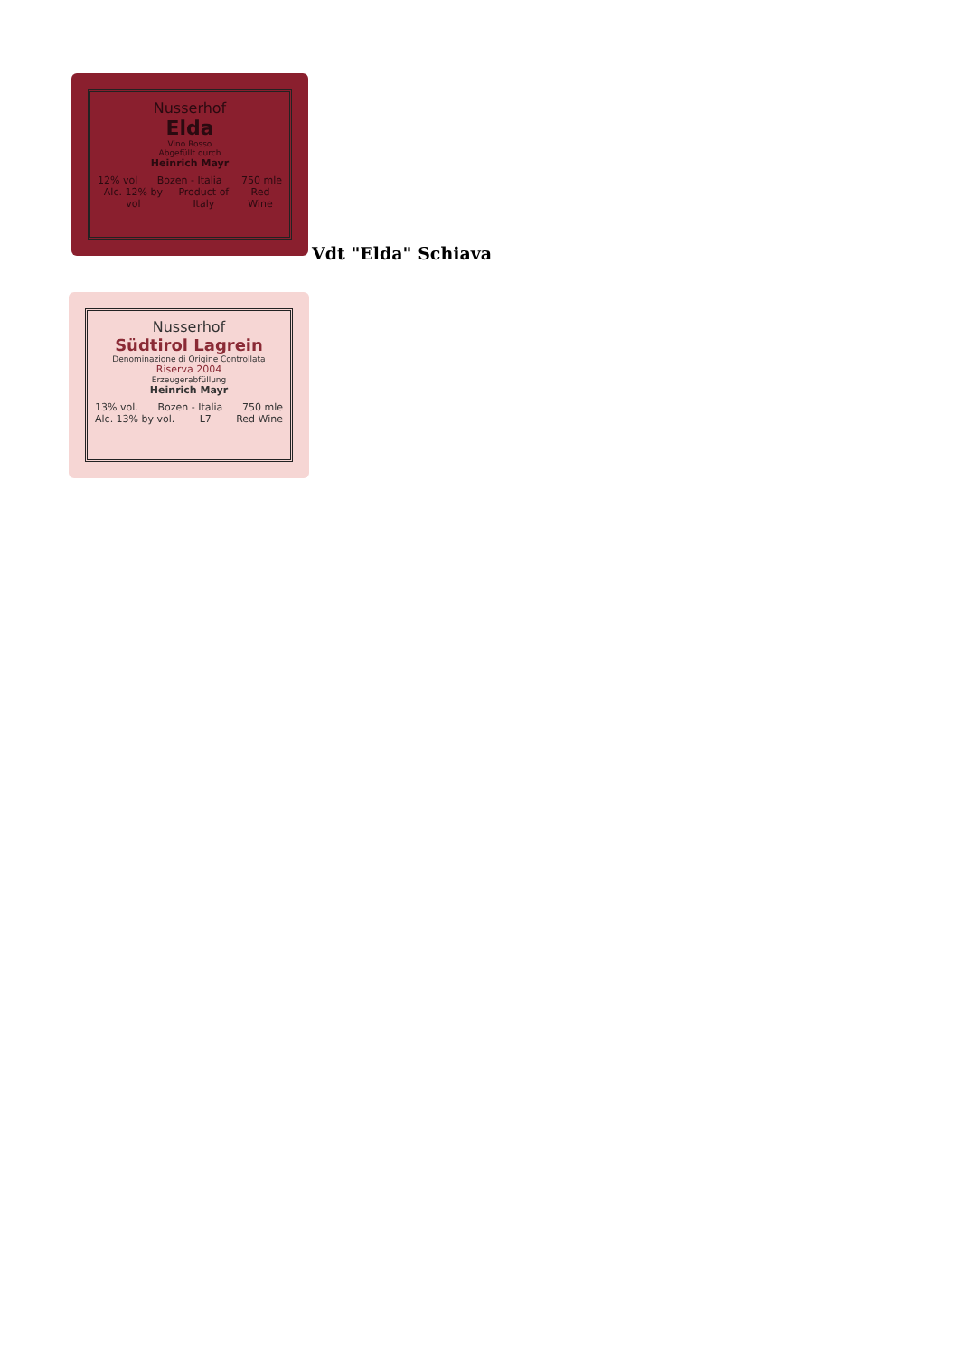Nusserhof
Elda
Vino Rosso
Abgefüllt durch
Heinrich Mayr
12% vol Bozen - Italia 750 mle
Alc. 12% by vol Product of Italy Red Wine
Vdt "Elda" Schiava
Nusserhof
Südtirol Lagrein
Denominazione di Origine Controllata
Riserva 2004
Erzeugerabfüllung
Heinrich Mayr
13% vol. Bozen - Italia 750 mle
Alc. 13% by vol. L7 Red Wine